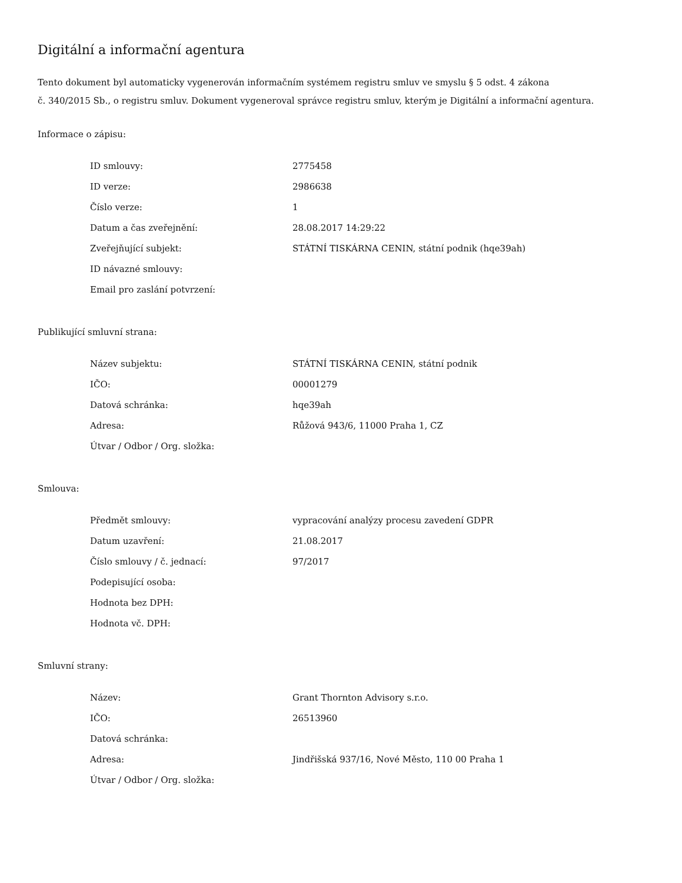Digitální a informační agentura
Tento dokument byl automaticky vygenerován informačním systémem registru smluv ve smyslu § 5 odst. 4 zákona
č. 340/2015 Sb., o registru smluv. Dokument vygeneroval správce registru smluv, kterým je Digitální a informační agentura.
Informace o zápisu:
| ID smlouvy: | 2775458 |
| ID verze: | 2986638 |
| Číslo verze: | 1 |
| Datum a čas zveřejnění: | 28.08.2017 14:29:22 |
| Zveřejňující subjekt: | STÁTNÍ TISKÁRNA CENIN, státní podnik (hqe39ah) |
| ID návazné smlouvy: | |
| Email pro zaslání potvrzení: | |
Publikující smluvní strana:
| Název subjektu: | STÁTNÍ TISKÁRNA CENIN, státní podnik |
| IČO: | 00001279 |
| Datová schránka: | hqe39ah |
| Adresa: | Růžová 943/6, 11000 Praha 1, CZ |
| Útvar / Odbor / Org. složka: | |
Smlouva:
| Předmět smlouvy: | vypracování analýzy procesu zavedení GDPR |
| Datum uzavření: | 21.08.2017 |
| Číslo smlouvy / č. jednací: | 97/2017 |
| Podepisující osoba: | |
| Hodnota bez DPH: | |
| Hodnota vč. DPH: | |
Smluvní strany:
| Název: | Grant Thornton Advisory s.r.o. |
| IČO: | 26513960 |
| Datová schránka: | |
| Adresa: | Jindřišská 937/16, Nové Město, 110 00 Praha 1 |
| Útvar / Odbor / Org. složka: | |